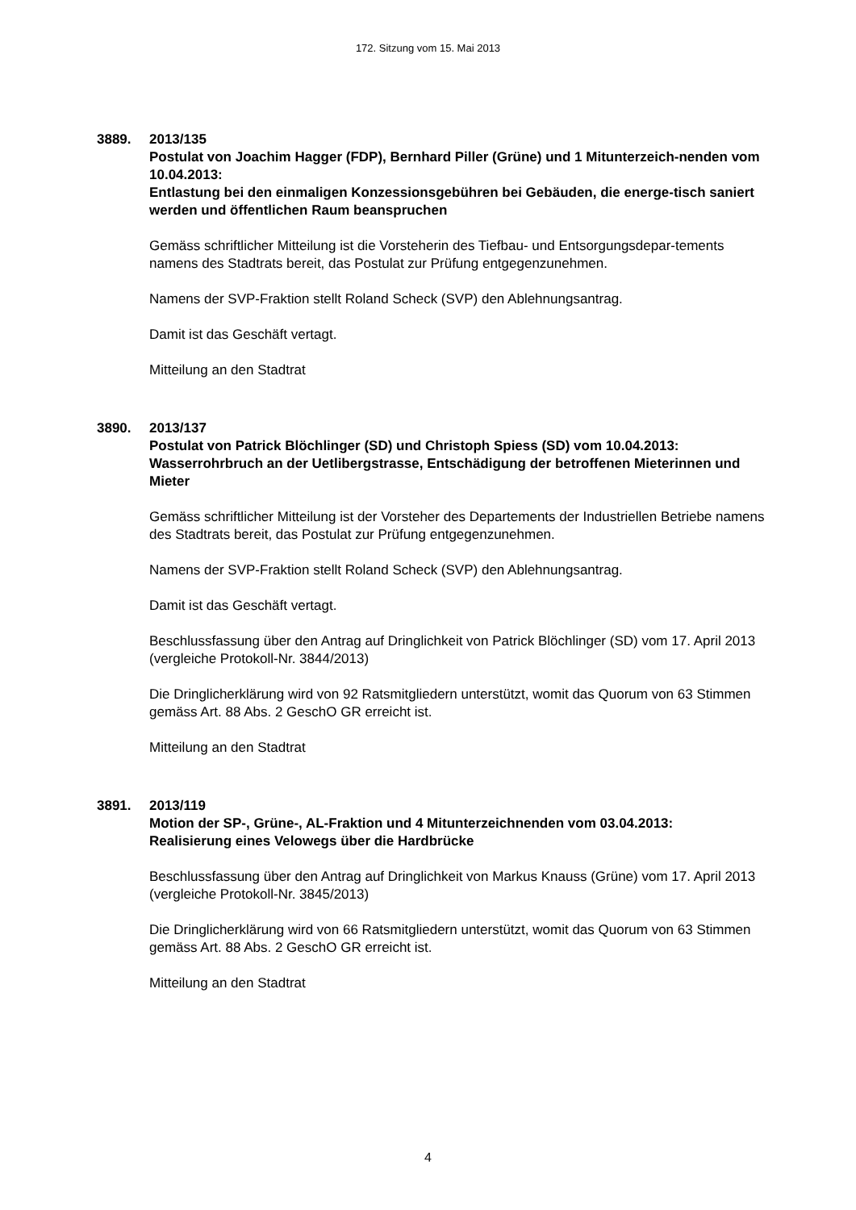172. Sitzung vom 15. Mai 2013
3889. 2013/135
Postulat von Joachim Hagger (FDP), Bernhard Piller (Grüne) und 1 Mitunterzeich-nenden vom 10.04.2013:
Entlastung bei den einmaligen Konzessionsgebühren bei Gebäuden, die energe-tisch saniert werden und öffentlichen Raum beanspruchen
Gemäss schriftlicher Mitteilung ist die Vorsteherin des Tiefbau- und Entsorgungsdepar-tements namens des Stadtrats bereit, das Postulat zur Prüfung entgegenzunehmen.
Namens der SVP-Fraktion stellt Roland Scheck (SVP) den Ablehnungsantrag.
Damit ist das Geschäft vertagt.
Mitteilung an den Stadtrat
3890. 2013/137
Postulat von Patrick Blöchlinger (SD) und Christoph Spiess (SD) vom 10.04.2013:
Wasserrohrbruch an der Uetlibergstrasse, Entschädigung der betroffenen Mieterinnen und Mieter
Gemäss schriftlicher Mitteilung ist der Vorsteher des Departements der Industriellen Betriebe namens des Stadtrats bereit, das Postulat zur Prüfung entgegenzunehmen.
Namens der SVP-Fraktion stellt Roland Scheck (SVP) den Ablehnungsantrag.
Damit ist das Geschäft vertagt.
Beschlussfassung über den Antrag auf Dringlichkeit von Patrick Blöchlinger (SD) vom 17. April 2013 (vergleiche Protokoll-Nr. 3844/2013)
Die Dringlicherklärung wird von 92 Ratsmitgliedern unterstützt, womit das Quorum von 63 Stimmen gemäss Art. 88 Abs. 2 GeschO GR erreicht ist.
Mitteilung an den Stadtrat
3891. 2013/119
Motion der SP-, Grüne-, AL-Fraktion und 4 Mitunterzeichnenden vom 03.04.2013:
Realisierung eines Velowegs über die Hardbrücke
Beschlussfassung über den Antrag auf Dringlichkeit von Markus Knauss (Grüne) vom 17. April 2013 (vergleiche Protokoll-Nr. 3845/2013)
Die Dringlicherklärung wird von 66 Ratsmitgliedern unterstützt, womit das Quorum von 63 Stimmen gemäss Art. 88 Abs. 2 GeschO GR erreicht ist.
Mitteilung an den Stadtrat
4